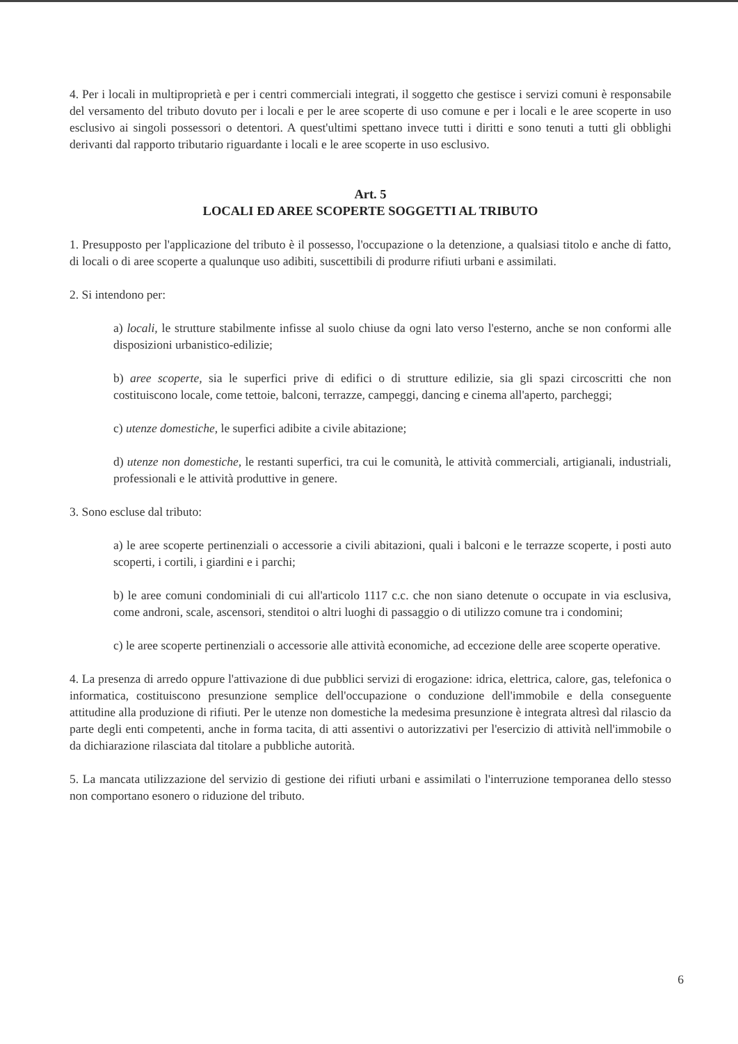4. Per i locali in multiproprietà e per i centri commerciali integrati, il soggetto che gestisce i servizi comuni è responsabile del versamento del tributo dovuto per i locali e per le aree scoperte di uso comune e per i locali e le aree scoperte in uso esclusivo ai singoli possessori o detentori. A quest'ultimi spettano invece tutti i diritti e sono tenuti a tutti gli obblighi derivanti dal rapporto tributario riguardante i locali e le aree scoperte in uso esclusivo.
Art. 5
LOCALI ED AREE SCOPERTE SOGGETTI AL TRIBUTO
1. Presupposto per l'applicazione del tributo è il possesso, l'occupazione o la detenzione, a qualsiasi titolo e anche di fatto, di locali o di aree scoperte a qualunque uso adibiti, suscettibili di produrre rifiuti urbani e assimilati.
2. Si intendono per:
a) locali, le strutture stabilmente infisse al suolo chiuse da ogni lato verso l'esterno, anche se non conformi alle disposizioni urbanistico-edilizie;
b) aree scoperte, sia le superfici prive di edifici o di strutture edilizie, sia gli spazi circoscritti che non costituiscono locale, come tettoie, balconi, terrazze, campeggi, dancing e cinema all'aperto, parcheggi;
c) utenze domestiche, le superfici adibite a civile abitazione;
d) utenze non domestiche, le restanti superfici, tra cui le comunità, le attività commerciali, artigianali, industriali, professionali e le attività produttive in genere.
3. Sono escluse dal tributo:
a) le aree scoperte pertinenziali o accessorie a civili abitazioni, quali i balconi e le terrazze scoperte, i posti auto scoperti, i cortili, i giardini e i parchi;
b) le aree comuni condominiali di cui all'articolo 1117 c.c. che non siano detenute o occupate in via esclusiva, come androni, scale, ascensori, stenditoi o altri luoghi di passaggio o di utilizzo comune tra i condomini;
c) le aree scoperte pertinenziali o accessorie alle attività economiche, ad eccezione delle aree scoperte operative.
4. La presenza di arredo oppure l'attivazione di due pubblici servizi di erogazione: idrica, elettrica, calore, gas, telefonica o informatica, costituiscono presunzione semplice dell'occupazione o conduzione dell'immobile e della conseguente attitudine alla produzione di rifiuti. Per le utenze non domestiche la medesima presunzione è integrata altresì dal rilascio da parte degli enti competenti, anche in forma tacita, di atti assentivi o autorizzativi per l'esercizio di attività nell'immobile o da dichiarazione rilasciata dal titolare a pubbliche autorità.
5. La mancata utilizzazione del servizio di gestione dei rifiuti urbani e assimilati o l'interruzione temporanea dello stesso non comportano esonero o riduzione del tributo.
6